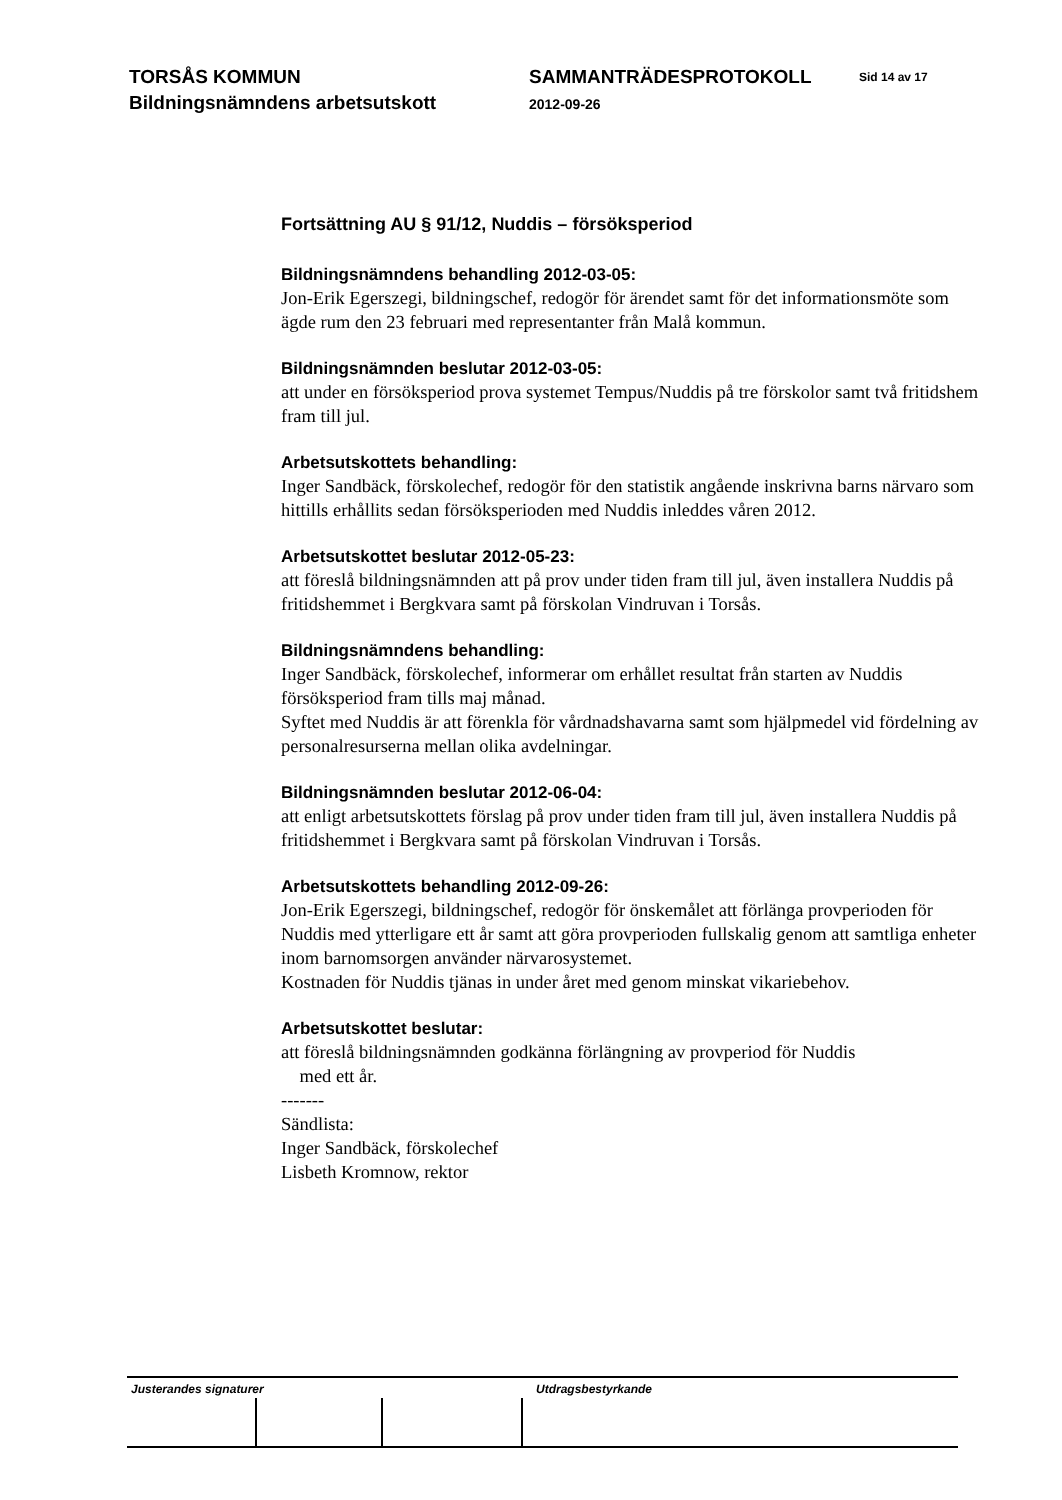TORSÅS KOMMUN
Bildningsnämndens arbetsutskott
SAMMANTRÄDESPROTOKOLL
2012-09-26
Sid 14 av 17
Fortsättning AU § 91/12, Nuddis – försöksperiod
Bildningsnämndens behandling 2012-03-05:
Jon-Erik Egerszegi, bildningschef, redogör för ärendet samt för det informationsmöte som ägde rum den 23 februari med representanter från Malå kommun.
Bildningsnämnden beslutar 2012-03-05:
att under en försöksperiod prova systemet Tempus/Nuddis på tre förskolor samt två fritidshem fram till jul.
Arbetsutskottets behandling:
Inger Sandbäck, förskolechef, redogör för den statistik angående inskrivna barns närvaro som hittills erhållits sedan försöksperioden med Nuddis inleddes våren 2012.
Arbetsutskottet beslutar 2012-05-23:
att föreslå bildningsnämnden att på prov under tiden fram till jul, även installera Nuddis på fritidshemmet i Bergkvara samt på förskolan Vindruvan i Torsås.
Bildningsnämndens behandling:
Inger Sandbäck, förskolechef, informerar om erhållet resultat från starten av Nuddis försöksperiod fram tills maj månad.
Syftet med Nuddis är att förenkla för vårdnadshavarna samt som hjälpmedel vid fördelning av personalresurserna mellan olika avdelningar.
Bildningsnämnden beslutar 2012-06-04:
att enligt arbetsutskottets förslag på prov under tiden fram till jul, även installera Nuddis på fritidshemmet i Bergkvara samt på förskolan Vindruvan i Torsås.
Arbetsutskottets behandling 2012-09-26:
Jon-Erik Egerszegi, bildningschef, redogör för önskemålet att förlänga provperioden för Nuddis med ytterligare ett år samt att göra provperioden fullskalig genom att samtliga enheter inom barnomsorgen använder närvarosystemet.
Kostnaden för Nuddis tjänas in under året med genom minskat vikariebehov.
Arbetsutskottet beslutar:
att föreslå bildningsnämnden godkänna förlängning av provperiod för Nuddis
med ett år.
-------
Sändlista:
Inger Sandbäck, förskolechef
Lisbeth Kromnow, rektor
Justerandes signaturer Utdragsbestyrkande